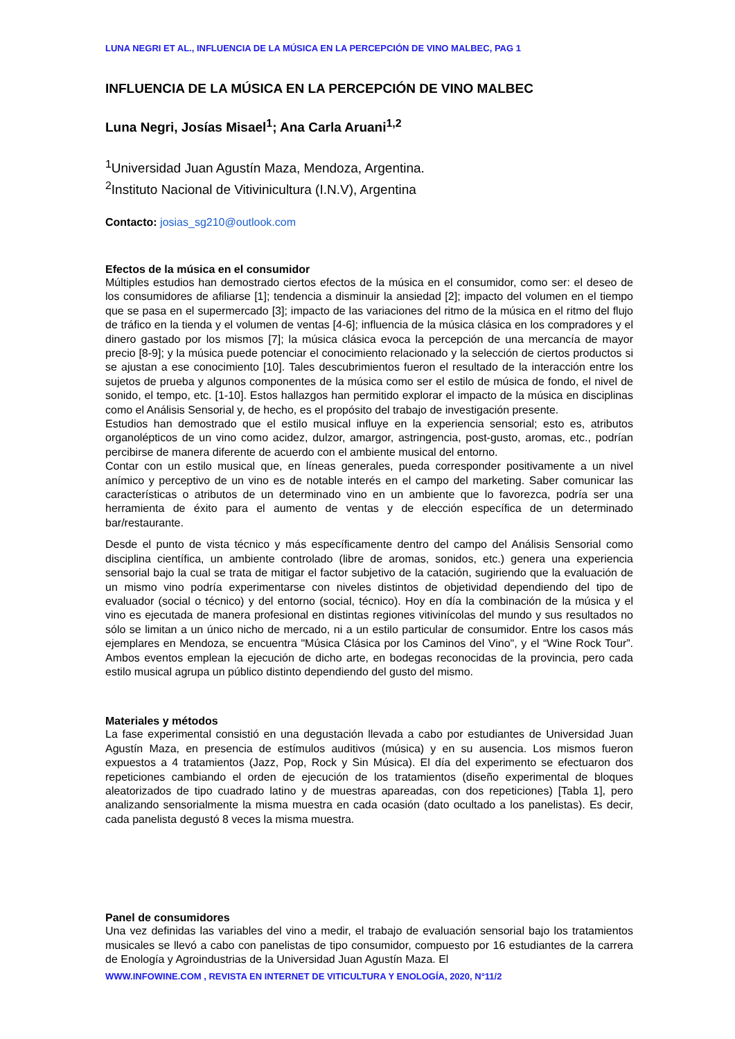LUNA NEGRI ET AL., INFLUENCIA DE LA MÚSICA EN LA PERCEPCIÓN DE VINO MALBEC, PAG 1
INFLUENCIA DE LA MÚSICA EN LA PERCEPCIÓN DE VINO MALBEC
Luna Negri, Josías Misael<sup>1</sup>; Ana Carla Aruani<sup>1,2</sup>
<sup>1</sup> Universidad Juan Agustín Maza, Mendoza, Argentina.
<sup>2</sup> Instituto Nacional de Vitivinicultura (I.N.V), Argentina
Contacto: josias_sg210@outlook.com
Efectos de la música en el consumidor
Múltiples estudios han demostrado ciertos efectos de la música en el consumidor, como ser: el deseo de los consumidores de afiliarse [1]; tendencia a disminuir la ansiedad [2]; impacto del volumen en el tiempo que se pasa en el supermercado [3]; impacto de las variaciones del ritmo de la música en el ritmo del flujo de tráfico en la tienda y el volumen de ventas [4-6]; influencia de la música clásica en los compradores y el dinero gastado por los mismos [7]; la música clásica evoca la percepción de una mercancía de mayor precio [8-9]; y la música puede potenciar el conocimiento relacionado y la selección de ciertos productos si se ajustan a ese conocimiento [10]. Tales descubrimientos fueron el resultado de la interacción entre los sujetos de prueba y algunos componentes de la música como ser el estilo de música de fondo, el nivel de sonido, el tempo, etc. [1-10]. Estos hallazgos han permitido explorar el impacto de la música en disciplinas como el Análisis Sensorial y, de hecho, es el propósito del trabajo de investigación presente.
Estudios han demostrado que el estilo musical influye en la experiencia sensorial; esto es, atributos organolépticos de un vino como acidez, dulzor, amargor, astringencia, post-gusto, aromas, etc., podrían percibirse de manera diferente de acuerdo con el ambiente musical del entorno.
Contar con un estilo musical que, en líneas generales, pueda corresponder positivamente a un nivel anímico y perceptivo de un vino es de notable interés en el campo del marketing. Saber comunicar las características o atributos de un determinado vino en un ambiente que lo favorezca, podría ser una herramienta de éxito para el aumento de ventas y de elección específica de un determinado bar/restaurante.
Desde el punto de vista técnico y más específicamente dentro del campo del Análisis Sensorial como disciplina científica, un ambiente controlado (libre de aromas, sonidos, etc.) genera una experiencia sensorial bajo la cual se trata de mitigar el factor subjetivo de la catación, sugiriendo que la evaluación de un mismo vino podría experimentarse con niveles distintos de objetividad dependiendo del tipo de evaluador (social o técnico) y del entorno (social, técnico). Hoy en día la combinación de la música y el vino es ejecutada de manera profesional en distintas regiones vitivinícolas del mundo y sus resultados no sólo se limitan a un único nicho de mercado, ni a un estilo particular de consumidor. Entre los casos más ejemplares en Mendoza, se encuentra "Música Clásica por los Caminos del Vino", y el “Wine Rock Tour”. Ambos eventos emplean la ejecución de dicho arte, en bodegas reconocidas de la provincia, pero cada estilo musical agrupa un público distinto dependiendo del gusto del mismo.
Materiales y métodos
La fase experimental consistió en una degustación llevada a cabo por estudiantes de Universidad Juan Agustín Maza, en presencia de estímulos auditivos (música) y en su ausencia. Los mismos fueron expuestos a 4 tratamientos (Jazz, Pop, Rock y Sin Música). El día del experimento se efectuaron dos repeticiones cambiando el orden de ejecución de los tratamientos (diseño experimental de bloques aleatorizados de tipo cuadrado latino y de muestras apareadas, con dos repeticiones) [Tabla 1], pero analizando sensorialmente la misma muestra en cada ocasión (dato ocultado a los panelistas). Es decir, cada panelista degustó 8 veces la misma muestra.
Panel de consumidores
Una vez definidas las variables del vino a medir, el trabajo de evaluación sensorial bajo los tratamientos musicales se llevó a cabo con panelistas de tipo consumidor, compuesto por 16 estudiantes de la carrera de Enología y Agroindustrias de la Universidad Juan Agustín Maza. El
WWW.INFOWINE.COM , REVISTA EN INTERNET DE VITICULTURA Y ENOLOGÍA, 2020, N°11/2